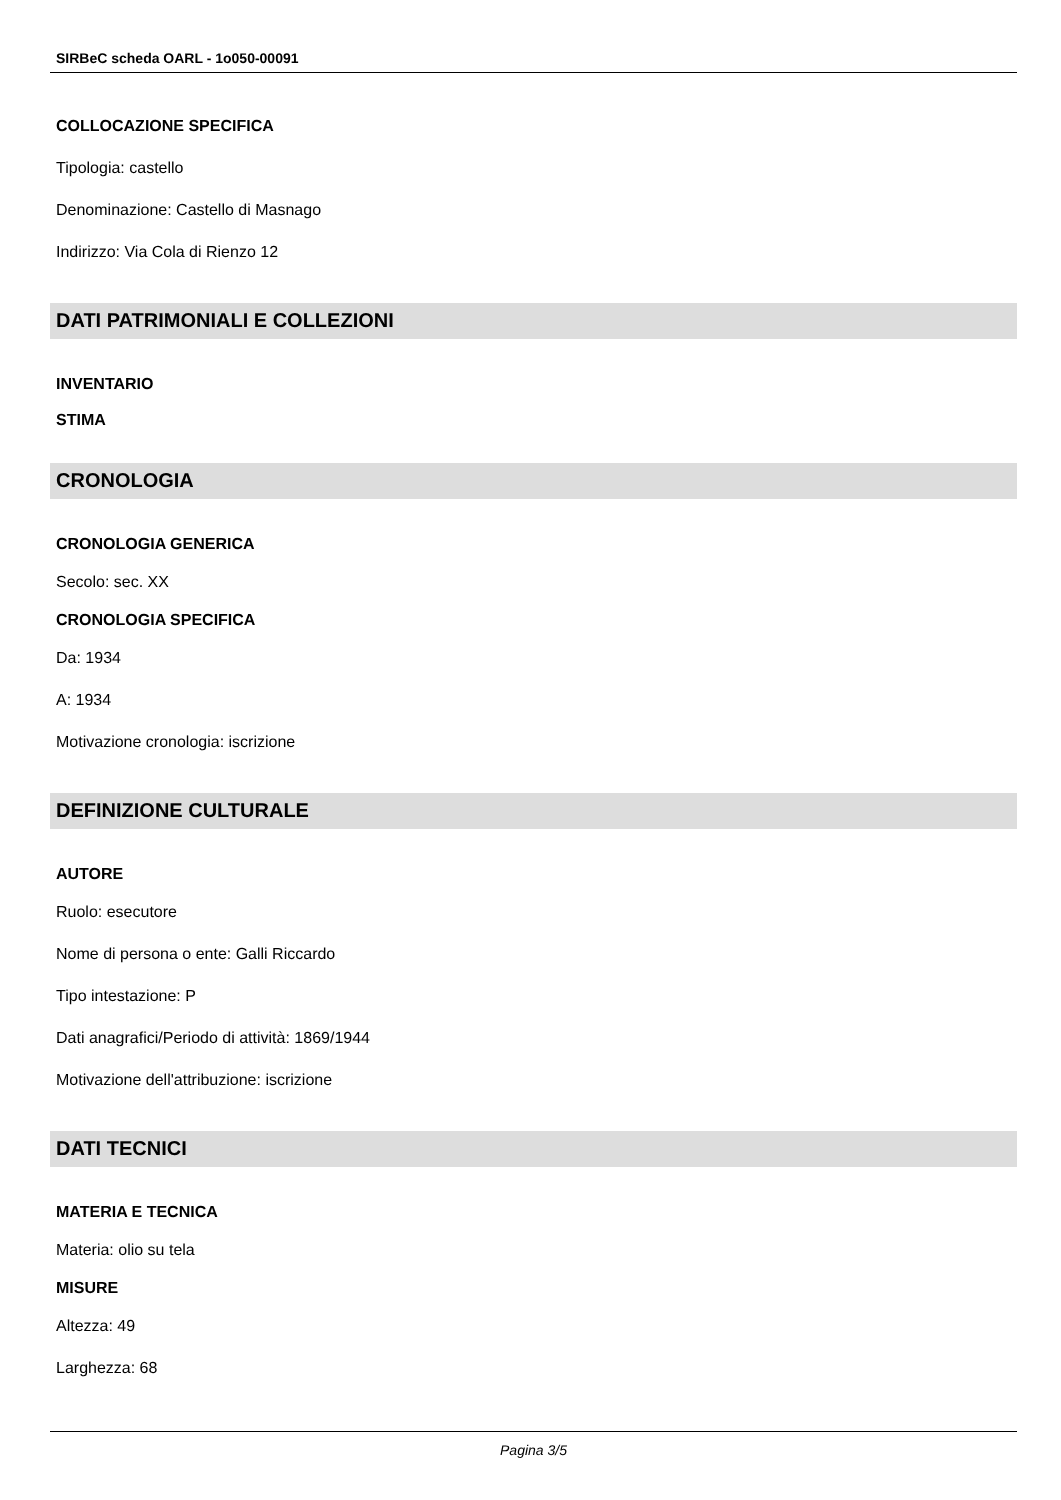SIRBeC scheda OARL - 1o050-00091
COLLOCAZIONE SPECIFICA
Tipologia: castello
Denominazione: Castello di Masnago
Indirizzo: Via Cola di Rienzo 12
DATI PATRIMONIALI E COLLEZIONI
INVENTARIO
STIMA
CRONOLOGIA
CRONOLOGIA GENERICA
Secolo: sec. XX
CRONOLOGIA SPECIFICA
Da: 1934
A: 1934
Motivazione cronologia: iscrizione
DEFINIZIONE CULTURALE
AUTORE
Ruolo: esecutore
Nome di persona o ente: Galli Riccardo
Tipo intestazione: P
Dati anagrafici/Periodo di attività: 1869/1944
Motivazione dell'attribuzione: iscrizione
DATI TECNICI
MATERIA E TECNICA
Materia: olio su tela
MISURE
Altezza: 49
Larghezza: 68
Pagina 3/5